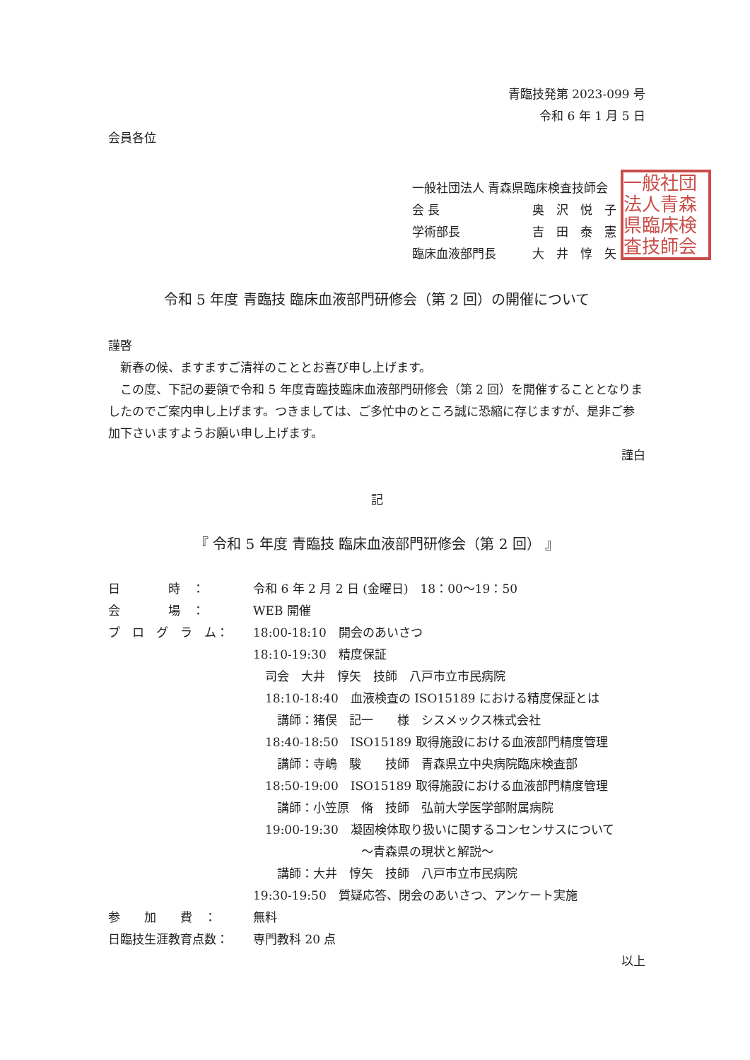一般社団法人青森県臨床検査技師会
青臨技発第 2023-099 号
令和 6 年 1 月 5 日
会員各位
一般社団法人 青森県臨床検査技師会
会 長 奥　沢　悦　子
学術部長 吉　田　泰　憲
臨床血液部門長 大　井　惇　矢
令和 5 年度 青臨技 臨床血液部門研修会（第 2 回）の開催について
謹啓
　新春の候、ますますご清祥のこととお喜び申し上げます。
　この度、下記の要領で令和 5 年度青臨技臨床血液部門研修会（第 2 回）を開催することとなりましたのでご案内申し上げます。つきましては、ご多忙中のところ誠に恐縮に存じますが、是非ご参加下さいますようお願い申し上げます。
謹白
記
『 令和 5 年度 青臨技 臨床血液部門研修会（第 2 回） 』
日　　　　時　： 令和 6 年 2 月 2 日 (金曜日)　18：00〜19：50
会　　　　場　： WEB 開催
プ　ロ　グ　ラ　ム： 18:00-18:10　開会のあいさつ
18:10-19:30　精度保証
　司会　大井　惇矢　技師　八戸市立市民病院
　18:10-18:40　血液検査の ISO15189 における精度保証とは
　　講師：猪俣　記一　　様　シスメックス株式会社
　18:40-18:50　ISO15189 取得施設における血液部門精度管理
　　講師：寺嶋　駿　　技師　青森県立中央病院臨床検査部
　18:50-19:00　ISO15189 取得施設における血液部門精度管理
　　講師：小笠原　脩　技師　弘前大学医学部附属病院
　19:00-19:30　凝固検体取り扱いに関するコンセンサスについて
　　　　　　　　　〜青森県の現状と解説〜
　　講師：大井　惇矢　技師　八戸市立市民病院
19:30-19:50　質疑応答、閉会のあいさつ、アンケート実施
参　　加　　費　： 無料
日臨技生涯教育点数： 専門教科 20 点
以上